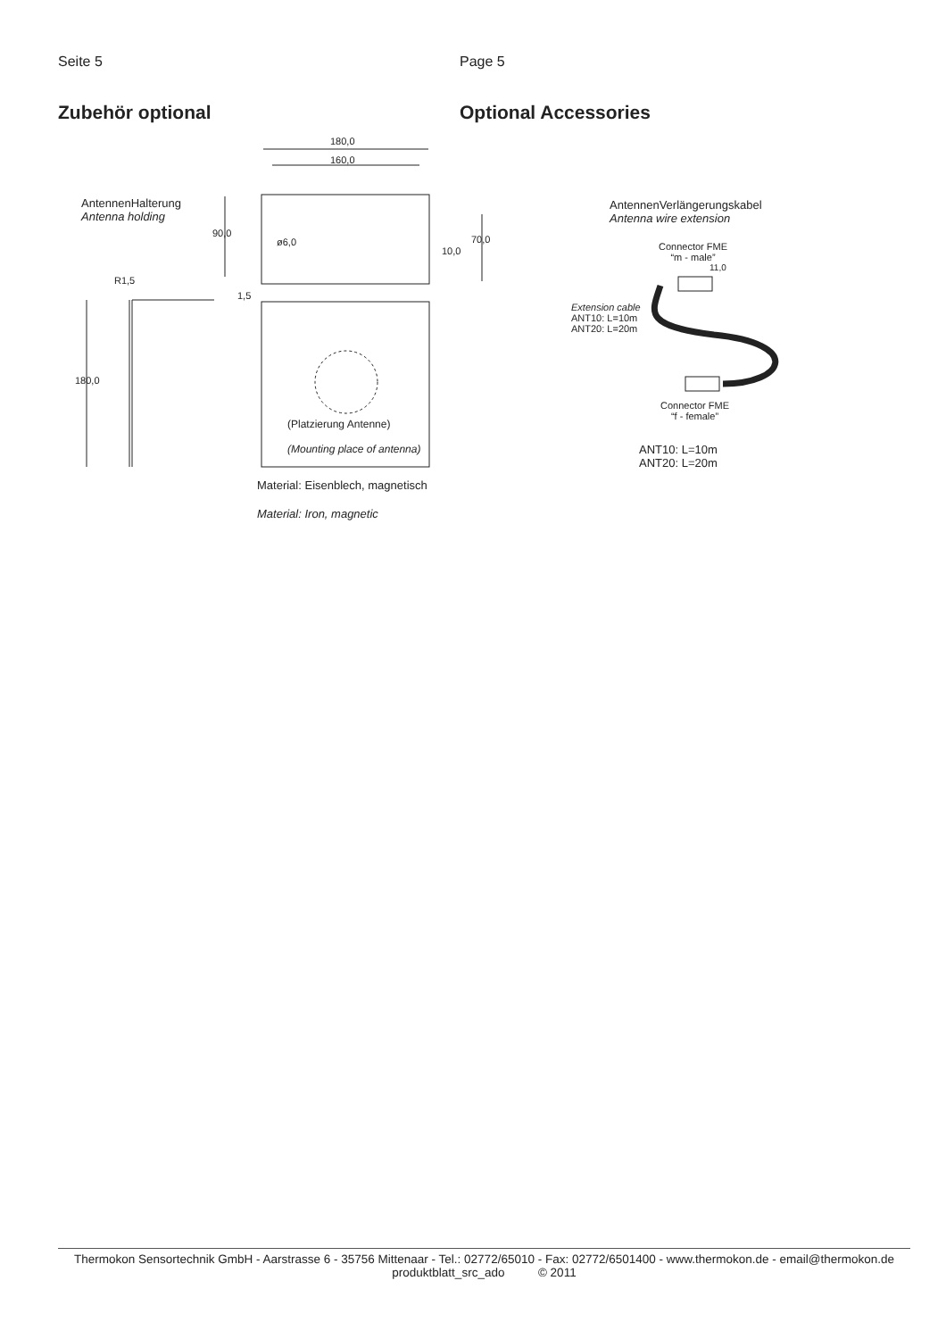Seite 5 Page 5
Zubehör optional Optional Accessories
180,0
160,0
AntennenHalterung
Antenna holding
90,0
ø6,0
10,0
70,0
R1,5
1,5
180,0
(Platzierung Antenne)
(Mounting place of antenna)
Material: Eisenblech, magnetisch
Material: Iron, magnetic
AntennenVerlängerungskabel
Antenna wire extension
Connector FME
“m - male”
11,0
Extension cable
ANT10: L=10m
ANT20: L=20m
Connector FME
“f - female”
ANT10: L=10m
ANT20: L=20m
Thermokon Sensortechnik GmbH - Aarstrasse 6 - 35756 Mittenaar - Tel.: 02772/65010 - Fax: 02772/6501400 - www.thermokon.de - email@thermokon.de
produktblatt_src_ado © 2011